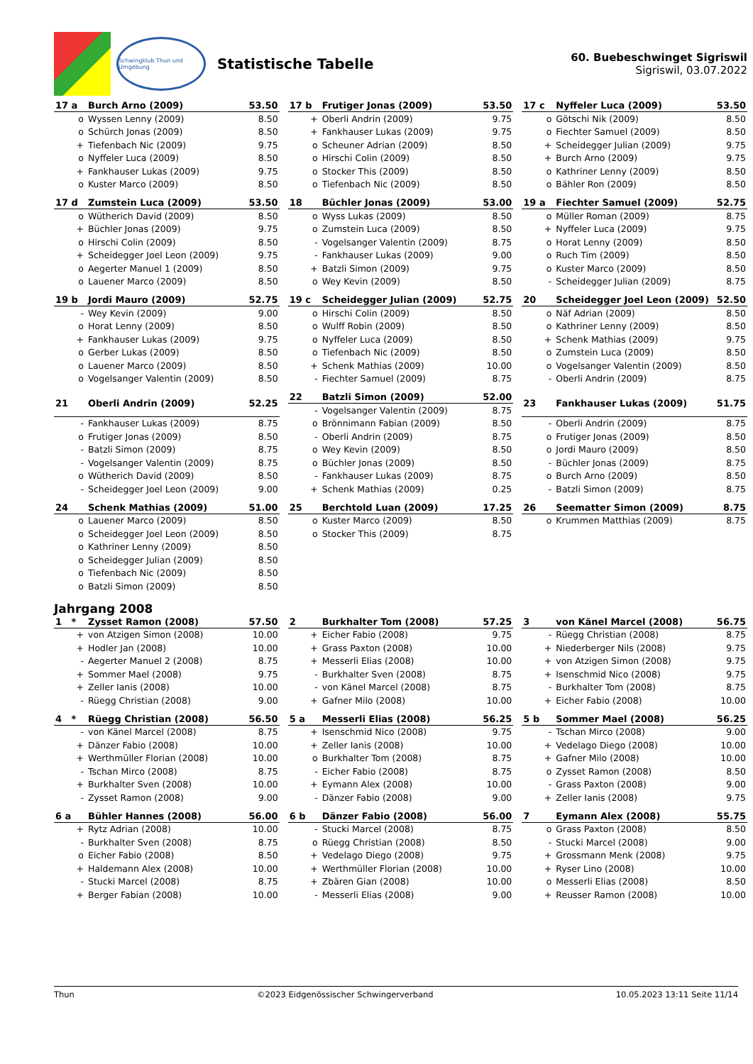Schwingklub Thun und Umgebung
Statistische Tabelle
60. Buebeschwinget Sigriswil
Sigriswil, 03.07.2022
| 17 a | Burch Arno (2009) | 53.50 |
| --- | --- | --- |
| o | Wyssen Lenny (2009) | 8.50 |
| o | Schürch Jonas (2009) | 8.50 |
| + | Tiefenbach Nic (2009) | 9.75 |
| o | Nyffeler Luca (2009) | 8.50 |
| + | Fankhauser Lukas (2009) | 9.75 |
| o | Kuster Marco (2009) | 8.50 |
| 17 b | Frutiger Jonas (2009) | 53.50 |
| --- | --- | --- |
| + | Oberli Andrin (2009) | 9.75 |
| + | Fankhauser Lukas (2009) | 9.75 |
| o | Scheuner Adrian (2009) | 8.50 |
| o | Hirschi Colin (2009) | 8.50 |
| o | Stocker This (2009) | 8.50 |
| o | Tiefenbach Nic (2009) | 8.50 |
| 17 c | Nyffeler Luca (2009) | 53.50 |
| --- | --- | --- |
| o | Götschi Nik (2009) | 8.50 |
| o | Fiechter Samuel (2009) | 8.50 |
| + | Scheidegger Julian (2009) | 9.75 |
| + | Burch Arno (2009) | 9.75 |
| o | Kathriner Lenny (2009) | 8.50 |
| o | Bähler Ron (2009) | 8.50 |
| 17 d | Zumstein Luca (2009) | 53.50 |
| --- | --- | --- |
| o | Wütherich David (2009) | 8.50 |
| + | Büchler Jonas (2009) | 9.75 |
| o | Hirschi Colin (2009) | 8.50 |
| + | Scheidegger Joel Leon (2009) | 9.75 |
| o | Aegerter Manuel 1 (2009) | 8.50 |
| o | Lauener Marco (2009) | 8.50 |
| 18 | Büchler Jonas (2009) | 53.00 |
| --- | --- | --- |
| o | Wyss Lukas (2009) | 8.50 |
| o | Zumstein Luca (2009) | 8.50 |
| - | Vogelsanger Valentin (2009) | 8.75 |
| - | Fankhauser Lukas (2009) | 9.00 |
| + | Batzli Simon (2009) | 9.75 |
| o | Wey Kevin (2009) | 8.50 |
| 19 a | Fiechter Samuel (2009) | 52.75 |
| --- | --- | --- |
| o | Müller Roman (2009) | 8.75 |
| + | Nyffeler Luca (2009) | 9.75 |
| o | Horat Lenny (2009) | 8.50 |
| o | Ruch Tim (2009) | 8.50 |
| o | Kuster Marco (2009) | 8.50 |
| - | Scheidegger Julian (2009) | 8.75 |
| 19 b | Jordi Mauro (2009) | 52.75 |
| --- | --- | --- |
| - | Wey Kevin (2009) | 9.00 |
| o | Horat Lenny (2009) | 8.50 |
| + | Fankhauser Lukas (2009) | 9.75 |
| o | Gerber Lukas (2009) | 8.50 |
| o | Lauener Marco (2009) | 8.50 |
| o | Vogelsanger Valentin (2009) | 8.50 |
| 19 c | Scheidegger Julian (2009) | 52.75 |
| --- | --- | --- |
| o | Hirschi Colin (2009) | 8.50 |
| o | Wulff Robin (2009) | 8.50 |
| o | Nyffeler Luca (2009) | 8.50 |
| o | Tiefenbach Nic (2009) | 8.50 |
| + | Schenk Mathias (2009) | 10.00 |
| - | Fiechter Samuel (2009) | 8.75 |
| 20 | Scheidegger Joel Leon (2009) | 52.50 |
| --- | --- | --- |
| o | Näf Adrian (2009) | 8.50 |
| o | Kathriner Lenny (2009) | 8.50 |
| + | Schenk Mathias (2009) | 9.75 |
| o | Zumstein Luca (2009) | 8.50 |
| o | Vogelsanger Valentin (2009) | 8.50 |
| - | Oberli Andrin (2009) | 8.75 |
| 21 | Oberli Andrin (2009) | 52.25 |
| --- | --- | --- |
| - | Fankhauser Lukas (2009) | 8.75 |
| o | Frutiger Jonas (2009) | 8.50 |
| - | Batzli Simon (2009) | 8.75 |
| - | Vogelsanger Valentin (2009) | 8.75 |
| o | Wütherich David (2009) | 8.50 |
| - | Scheidegger Joel Leon (2009) | 9.00 |
| 22 | Batzli Simon (2009) | 52.00 |
| --- | --- | --- |
| - | Vogelsanger Valentin (2009) | 8.75 |
| o | Brönnimann Fabian (2009) | 8.50 |
| - | Oberli Andrin (2009) | 8.75 |
| o | Wey Kevin (2009) | 8.50 |
| o | Büchler Jonas (2009) | 8.50 |
| - | Fankhauser Lukas (2009) | 8.75 |
| + | Schenk Mathias (2009) | 0.25 |
| 23 | Fankhauser Lukas (2009) | 51.75 |
| --- | --- | --- |
| - | Oberli Andrin (2009) | 8.75 |
| o | Frutiger Jonas (2009) | 8.50 |
| o | Jordi Mauro (2009) | 8.50 |
| - | Büchler Jonas (2009) | 8.75 |
| o | Burch Arno (2009) | 8.50 |
| - | Batzli Simon (2009) | 8.75 |
| 24 | Schenk Mathias (2009) | 51.00 |
| --- | --- | --- |
| o | Lauener Marco (2009) | 8.50 |
| o | Scheidegger Joel Leon (2009) | 8.50 |
| o | Kathriner Lenny (2009) | 8.50 |
| o | Scheidegger Julian (2009) | 8.50 |
| o | Tiefenbach Nic (2009) | 8.50 |
| o | Batzli Simon (2009) | 8.50 |
| 25 | Berchtold Luan (2009) | 17.25 |
| --- | --- | --- |
| o | Kuster Marco (2009) | 8.50 |
| o | Stocker This (2009) | 8.75 |
| 26 | Seematter Simon (2009) | 8.75 |
| --- | --- | --- |
| o | Krummen Matthias (2009) | 8.75 |
Jahrgang 2008
| 1 * | Zysset Ramon (2008) | 57.50 |
| --- | --- | --- |
| + | von Atzigen Simon (2008) | 10.00 |
| + | Hodler Jan (2008) | 10.00 |
| - | Aegerter Manuel 2 (2008) | 8.75 |
| + | Sommer Mael (2008) | 9.75 |
| + | Zeller Ianis (2008) | 10.00 |
| - | Rüegg Christian (2008) | 9.00 |
| 2 | Burkhalter Tom (2008) | 57.25 |
| --- | --- | --- |
| + | Eicher Fabio (2008) | 9.75 |
| + | Grass Paxton (2008) | 10.00 |
| + | Messerli Elias (2008) | 10.00 |
| - | Burkhalter Sven (2008) | 8.75 |
| - | von Känel Marcel (2008) | 8.75 |
| + | Gafner Milo (2008) | 10.00 |
| 3 | von Känel Marcel (2008) | 56.75 |
| --- | --- | --- |
| - | Rüegg Christian (2008) | 8.75 |
| + | Niederberger Nils (2008) | 9.75 |
| + | von Atzigen Simon (2008) | 9.75 |
| + | Isenschmid Nico (2008) | 9.75 |
| - | Burkhalter Tom (2008) | 8.75 |
| + | Eicher Fabio (2008) | 10.00 |
| 4 * | Rüegg Christian (2008) | 56.50 |
| --- | --- | --- |
| - | von Känel Marcel (2008) | 8.75 |
| + | Dänzer Fabio (2008) | 10.00 |
| + | Werthmüller Florian (2008) | 10.00 |
| - | Tschan Mirco (2008) | 8.75 |
| + | Burkhalter Sven (2008) | 10.00 |
| - | Zysset Ramon (2008) | 9.00 |
| 5 a | Messerli Elias (2008) | 56.25 |
| --- | --- | --- |
| + | Isenschmid Nico (2008) | 9.75 |
| + | Zeller Ianis (2008) | 10.00 |
| o | Burkhalter Tom (2008) | 8.75 |
| - | Eicher Fabio (2008) | 8.75 |
| + | Eymann Alex (2008) | 10.00 |
| - | Dänzer Fabio (2008) | 9.00 |
| 5 b | Sommer Mael (2008) | 56.25 |
| --- | --- | --- |
| - | Tschan Mirco (2008) | 9.00 |
| + | Vedelago Diego (2008) | 10.00 |
| + | Gafner Milo (2008) | 10.00 |
| o | Zysset Ramon (2008) | 8.50 |
| - | Grass Paxton (2008) | 9.00 |
| + | Zeller Ianis (2008) | 9.75 |
| 6 a | Bühler Hannes (2008) | 56.00 |
| --- | --- | --- |
| + | Rytz Adrian (2008) | 10.00 |
| - | Burkhalter Sven (2008) | 8.75 |
| o | Eicher Fabio (2008) | 8.50 |
| + | Haldemann Alex (2008) | 10.00 |
| - | Stucki Marcel (2008) | 8.75 |
| + | Berger Fabian (2008) | 10.00 |
| 6 b | Dänzer Fabio (2008) | 56.00 |
| --- | --- | --- |
| - | Stucki Marcel (2008) | 8.75 |
| o | Rüegg Christian (2008) | 8.50 |
| + | Vedelago Diego (2008) | 9.75 |
| + | Werthmüller Florian (2008) | 10.00 |
| + | Zbären Gian (2008) | 10.00 |
| - | Messerli Elias (2008) | 9.00 |
| 7 | Eymann Alex (2008) | 55.75 |
| --- | --- | --- |
| o | Grass Paxton (2008) | 8.50 |
| - | Stucki Marcel (2008) | 9.00 |
| + | Grossmann Menk (2008) | 9.75 |
| + | Ryser Lino (2008) | 10.00 |
| o | Messerli Elias (2008) | 8.50 |
| + | Reusser Ramon (2008) | 10.00 |
Thun ©2023 Eidgenössischer Schwingerverband 10.05.2023 13:11 Seite 11/14